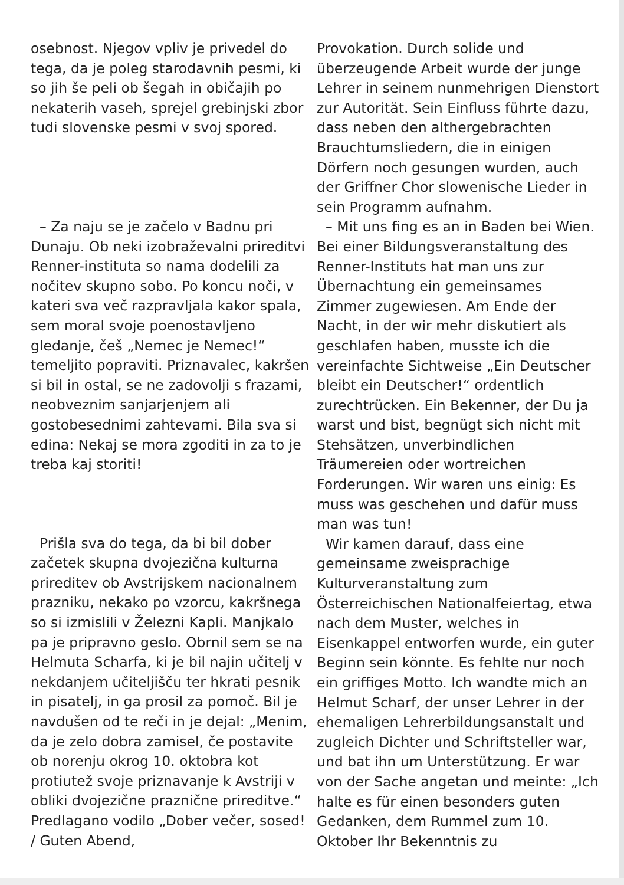osebnost. Njegov vpliv je privedel do tega, da je poleg starodavnih pesmi, ki so jih še peli ob šegah in običajih po nekaterih vaseh, sprejel grebinjski zbor tudi slovenske pesmi v svoj spored.
– Za naju se je začelo v Badnu pri Dunaju. Ob neki izobraževalni prireditvi Renner-instituta so nama dodelili za nočitev skupno sobo. Po koncu noči, v kateri sva več razpravljala kakor spala, sem moral svoje poenostavljeno gledanje, češ „Nemec je Nemec!“ temeljito popraviti. Priznavalec, kakršen si bil in ostal, se ne zadovolji s frazami, neobveznim sanjarjenjem ali gostobesednimi zahtevami. Bila sva si edina: Nekaj se mora zgoditi in za to je treba kaj storiti!
Prišla sva do tega, da bi bil dober začetek skupna dvojezična kulturna prireditev ob Avstrijskem nacionalnem prazniku, nekako po vzorcu, kakršnega so si izmislili v Železni Kapli. Manjkalo pa je pripravno geslo. Obrnil sem se na Helmuta Scharfa, ki je bil najin učitelj v nekdanjem učiteljišču ter hkrati pesnik in pisatelj, in ga prosil za pomoč. Bil je navdušen od te reči in je dejal: „Menim, da je zelo dobra zamisel, če postavite ob norenju okrog 10. oktobra kot protiutež svoje priznavanje k Avstriji v obliki dvojezične praznične prireditve.“ Predlagano vodilo „Dober večer, sosed! / Guten Abend,
Provokation. Durch solide und überzeugende Arbeit wurde der junge Lehrer in seinem nunmehrigen Dienstort zur Autorität. Sein Einfluss führte dazu, dass neben den althergebrachten Brauchtumsliedern, die in einigen Dörfern noch gesungen wurden, auch der Griffner Chor slowenische Lieder in sein Programm aufnahm.
– Mit uns fing es an in Baden bei Wien. Bei einer Bildungsveranstaltung des Renner-Instituts hat man uns zur Übernachtung ein gemeinsames Zimmer zugewiesen. Am Ende der Nacht, in der wir mehr diskutiert als geschlafen haben, musste ich die vereinfachte Sichtweise „Ein Deutscher bleibt ein Deutscher!“ ordentlich zurechtrücken. Ein Bekenner, der Du ja warst und bist, begnügt sich nicht mit Stehsätzen, unverbindlichen Träumereien oder wortreichen Forderungen. Wir waren uns einig: Es muss was geschehen und dafür muss man was tun!
Wir kamen darauf, dass eine gemeinsame zweisprachige Kulturveranstaltung zum Österreichischen Nationalfeiertag, etwa nach dem Muster, welches in Eisenkappel entworfen wurde, ein guter Beginn sein könnte. Es fehlte nur noch ein griffiges Motto. Ich wandte mich an Helmut Scharf, der unser Lehrer in der ehemaligen Lehrerbildungsanstalt und zugleich Dichter und Schriftsteller war, und bat ihn um Unterstützung. Er war von der Sache angetan und meinte: „Ich halte es für einen besonders guten Gedanken, dem Rummel zum 10. Oktober Ihr Bekenntnis zu